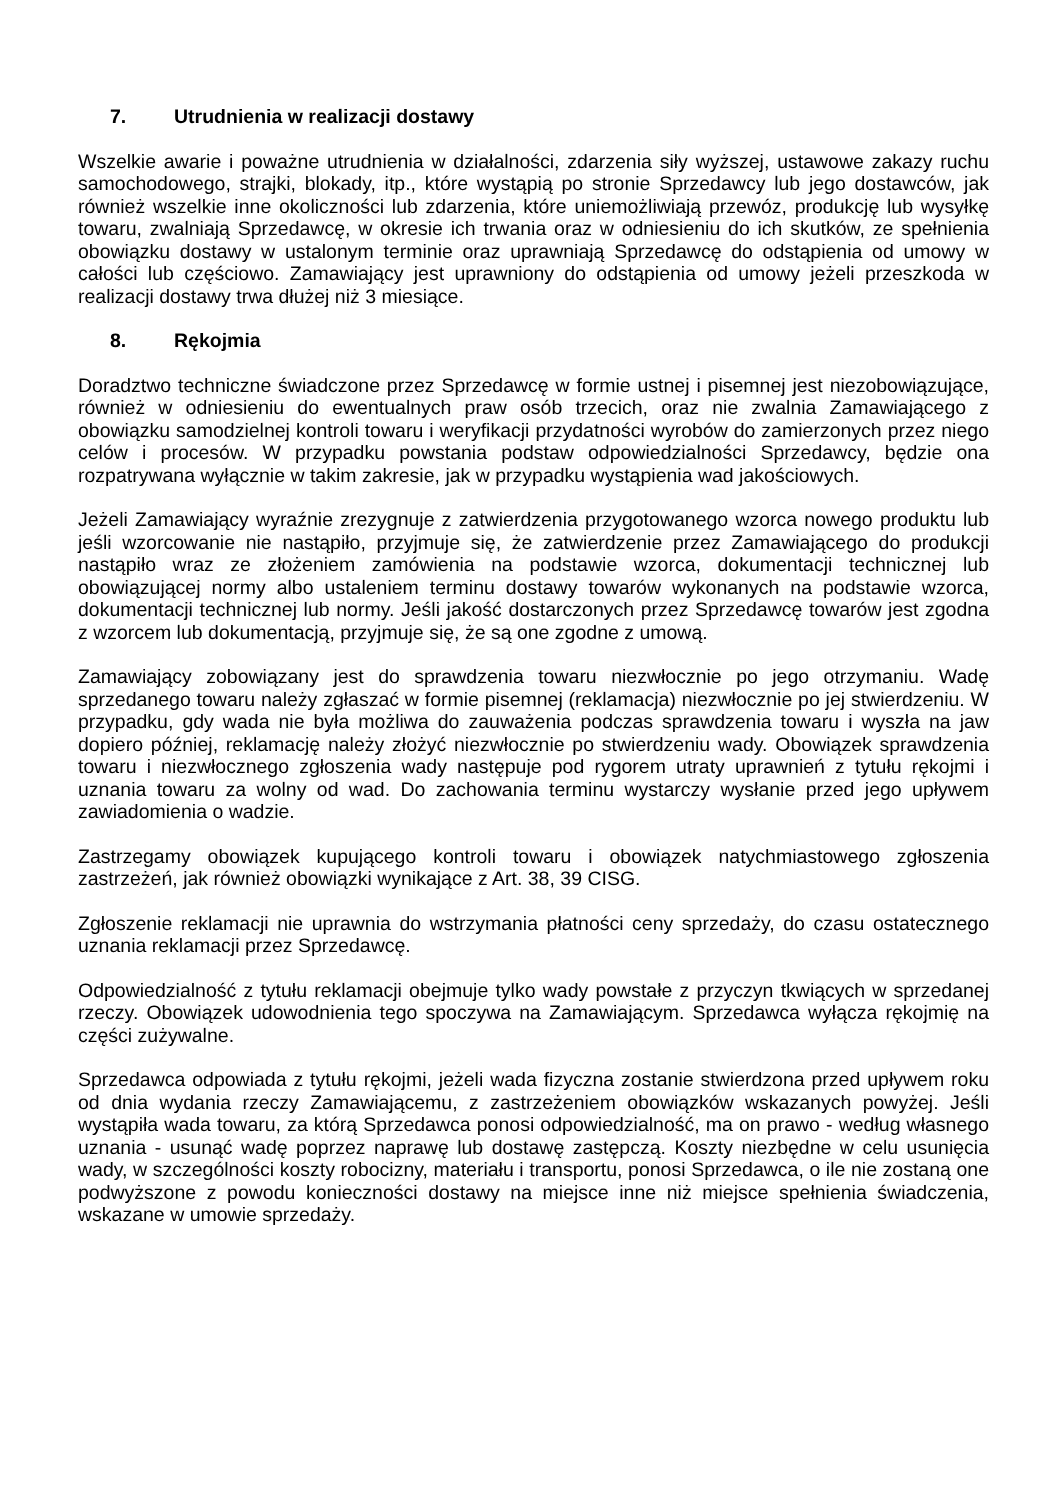7. Utrudnienia w realizacji dostawy
Wszelkie awarie i poważne utrudnienia w działalności, zdarzenia siły wyższej, ustawowe zakazy ruchu samochodowego, strajki, blokady, itp., które wystąpią po stronie Sprzedawcy lub jego dostawców, jak również wszelkie inne okoliczności lub zdarzenia, które uniemożliwiają przewóz, produkcję lub wysyłkę towaru, zwalniają Sprzedawcę, w okresie ich trwania oraz w odniesieniu do ich skutków, ze spełnienia obowiązku dostawy w ustalonym terminie oraz uprawniają Sprzedawcę do odstąpienia od umowy w całości lub częściowo. Zamawiający jest uprawniony do odstąpienia od umowy jeżeli przeszkoda w realizacji dostawy trwa dłużej niż 3 miesiące.
8. Rękojmia
Doradztwo techniczne świadczone przez Sprzedawcę w formie ustnej i pisemnej jest niezobowiązujące, również w odniesieniu do ewentualnych praw osób trzecich, oraz nie zwalnia Zamawiającego z obowiązku samodzielnej kontroli towaru i weryfikacji przydatności wyrobów do zamierzonych przez niego celów i procesów. W przypadku powstania podstaw odpowiedzialności Sprzedawcy, będzie ona rozpatrywana wyłącznie w takim zakresie, jak w przypadku wystąpienia wad jakościowych.
Jeżeli Zamawiający wyraźnie zrezygnuje z zatwierdzenia przygotowanego wzorca nowego produktu lub jeśli wzorcowanie nie nastąpiło, przyjmuje się, że zatwierdzenie przez Zamawiającego do produkcji nastąpiło wraz ze złożeniem zamówienia na podstawie wzorca, dokumentacji technicznej lub obowiązującej normy albo ustaleniem terminu dostawy towarów wykonanych na podstawie wzorca, dokumentacji technicznej lub normy. Jeśli jakość dostarczonych przez Sprzedawcę towarów jest zgodna z wzorcem lub dokumentacją, przyjmuje się, że są one zgodne z umową.
Zamawiający zobowiązany jest do sprawdzenia towaru niezwłocznie po jego otrzymaniu. Wadę sprzedanego towaru należy zgłaszać w formie pisemnej (reklamacja) niezwłocznie po jej stwierdzeniu. W przypadku, gdy wada nie była możliwa do zauważenia podczas sprawdzenia towaru i wyszła na jaw dopiero później, reklamację należy złożyć niezwłocznie po stwierdzeniu wady. Obowiązek sprawdzenia towaru i niezwłocznego zgłoszenia wady następuje pod rygorem utraty uprawnień z tytułu rękojmi i uznania towaru za wolny od wad. Do zachowania terminu wystarczy wysłanie przed jego upływem zawiadomienia o wadzie.
Zastrzegamy obowiązek kupującego kontroli towaru i obowiązek natychmiastowego zgłoszenia zastrzeżeń, jak również obowiązki wynikające z Art. 38, 39 CISG.
Zgłoszenie reklamacji nie uprawnia do wstrzymania płatności ceny sprzedaży, do czasu ostatecznego uznania reklamacji przez Sprzedawcę.
Odpowiedzialność z tytułu reklamacji obejmuje tylko wady powstałe z przyczyn tkwiących w sprzedanej rzeczy. Obowiązek udowodnienia tego spoczywa na Zamawiającym. Sprzedawca wyłącza rękojmię na części zużywalne.
Sprzedawca odpowiada z tytułu rękojmi, jeżeli wada fizyczna zostanie stwierdzona przed upływem roku od dnia wydania rzeczy Zamawiającemu, z zastrzeżeniem obowiązków wskazanych powyżej. Jeśli wystąpiła wada towaru, za którą Sprzedawca ponosi odpowiedzialność, ma on prawo - według własnego uznania - usunąć wadę poprzez naprawę lub dostawę zastępczą. Koszty niezbędne w celu usunięcia wady, w szczególności koszty robocizny, materiału i transportu, ponosi Sprzedawca, o ile nie zostaną one podwyższone z powodu konieczności dostawy na miejsce inne niż miejsce spełnienia świadczenia, wskazane w umowie sprzedaży.